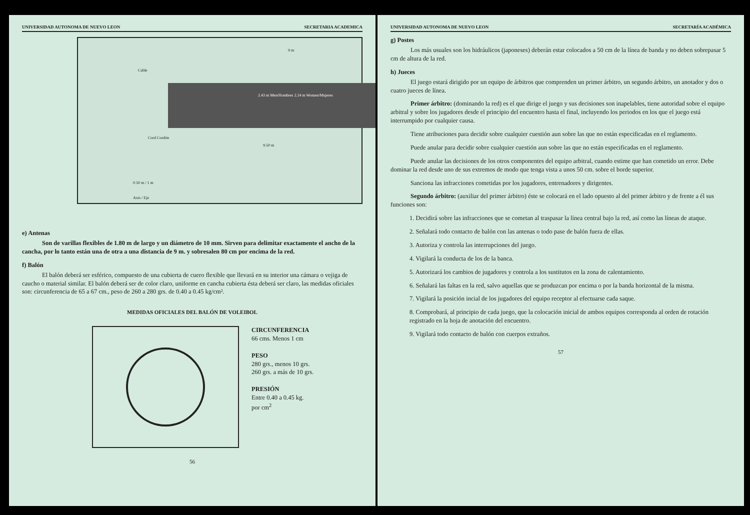UNIVERSIDAD AUTONOMA DE NUEVO LEON SECRETARIA ACADEMICA
Cable
9 m
2.43 m Men/Hombres 2.24 m Women/Mujeres
Cord Cordón
9.50 m
0.50 m / 1 m
Axis / Eje
e) Antenas
Son de varillas flexibles de 1.80 m de largo y un diámetro de 10 mm. Sirven para delimitar exactamente el ancho de la cancha, por lo tanto están una de otra a una distancia de 9 m. y sobresalen 80 cm por encima de la red.
f) Balón
El balón deberá ser esférico, compuesto de una cubierta de cuero flexible que llevará en su interior una cámara o vejiga de caucho o material similar. El balón deberá ser de color claro, uniforme en cancha cubierta ésta deberá ser claro, las medidas oficiales son: circunferencia de 65 a 67 cm., peso de 260 a 280 grs. de 0.40 a 0.45 kg/cm².
MEDIDAS OFICIALES DEL BALÓN DE VOLEIBOL
CIRCUNFERENCIA
66 cms. Menos 1 cm
PESO
280 grs., menos 10 grs.
260 grs. a más de 10 grs.
PRESIÓN
Entre 0.40 a 0.45 kg.
por cm<sup>2</sup>
56
UNIVERSIDAD AUTONOMA DE NUEVO LEON SECRETARÍA ACADÉMICA
g) Postes
Los más usuales son los hidráulicos (japoneses) deberán estar colocados a 50 cm de la línea de banda y no deben sobrepasar 5 cm de altura de la red.
h) Jueces
El juego estará dirigido por un equipo de árbitros que comprenden un primer árbitro, un segundo árbitro, un anotador y dos o cuatro jueces de línea.
Primer árbitro: (dominando la red) es el que dirige el juego y sus decisiones son inapelables, tiene autoridad sobre el equipo arbitral y sobre los jugadores desde el principio del encuentro hasta el final, incluyendo los periodos en los que el juego está interrumpido por cualquier causa.
Tiene atribuciones para decidir sobre cualquier cuestión aun sobre las que no están especificadas en el reglamento.
Puede anular para decidir sobre cualquier cuestión aun sobre las que no están especificadas en el reglamento.
Puede anular las decisiones de los otros componentes del equipo arbitral, cuando estime que han cometido un error. Debe dominar la red desde uno de sus extremos de modo que tenga vista a unos 50 cm. sobre el borde superior.
Sanciona las infracciones cometidas por los jugadores, entrenadores y dirigentes.
Segundo árbitro: (auxiliar del primer árbitro) éste se colocará en el lado opuesto al del primer árbitro y de frente a él sus funciones son:
1. Decidirá sobre las infracciones que se cometan al traspasar la línea central bajo la red, así como las líneas de ataque.
2. Señalará todo contacto de balón con las antenas o todo pase de balón fuera de ellas.
3. Autoriza y controla las interrupciones del juego.
4. Vigilará la conducta de los de la banca.
5. Autorizará los cambios de jugadores y controla a los sustitutos en la zona de calentamiento.
6. Señalará las faltas en la red, salvo aquellas que se produzcan por encima o por la banda horizontal de la misma.
7. Vigilará la posición incial de los jugadores del equipo receptor al efectuarse cada saque.
8. Comprobará, al principio de cada juego, que la colocación inicial de ambos equipos corresponda al orden de rotación registrado en la hoja de anotación del encuentro.
9. Vigilará todo contacto de balón con cuerpos extraños.
57